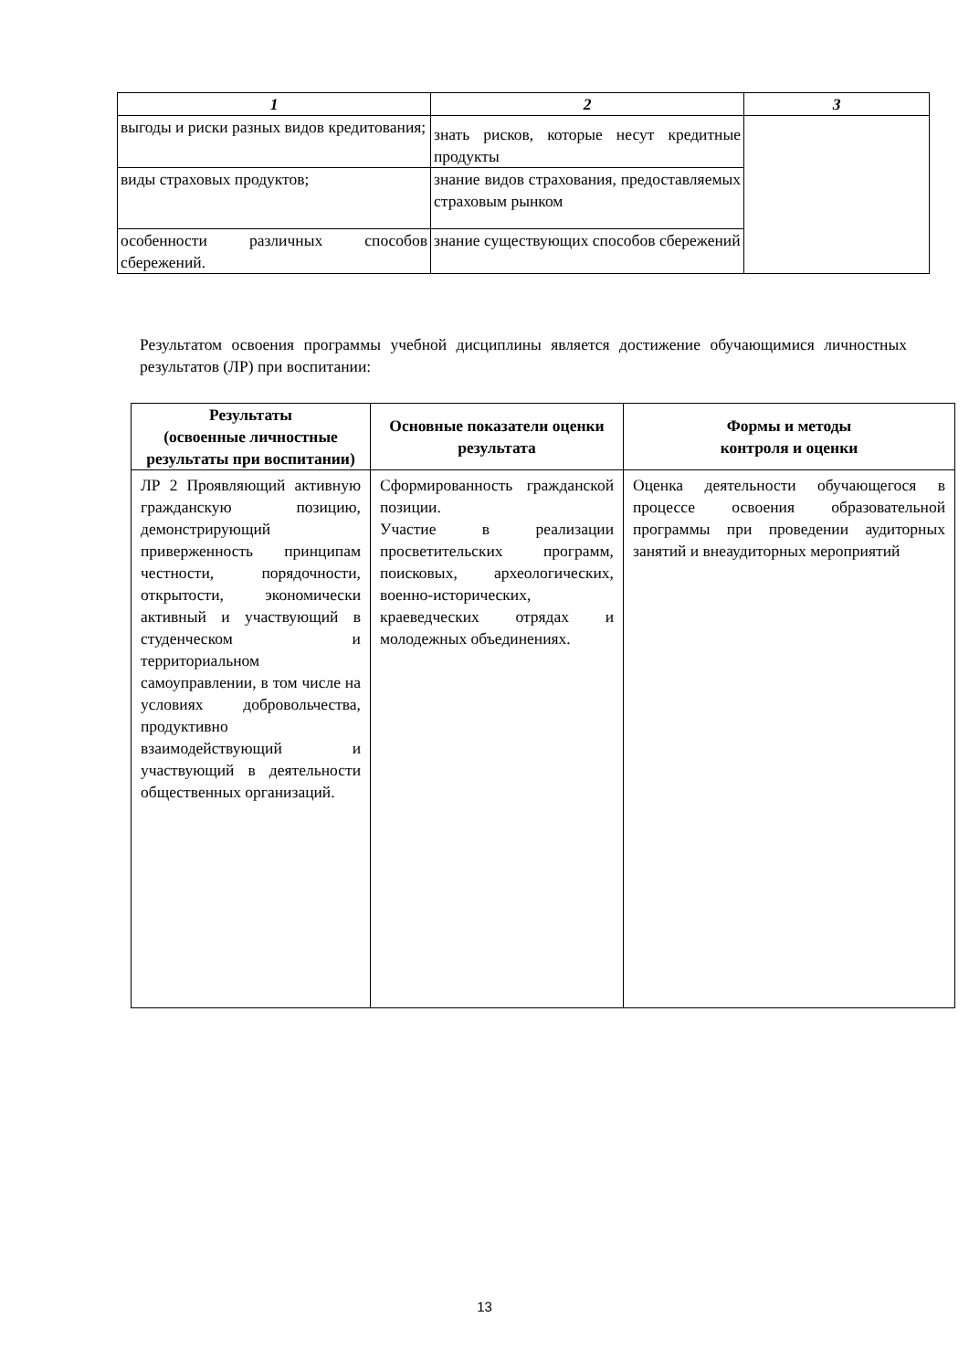| 1 | 2 | 3 |
| --- | --- | --- |
| выгоды и риски разных видов кредитования; | знать рисков, которые несут кредитные продукты | |
| виды страховых продуктов; | знание видов страхования, предоставляемых страховым рынком | |
| особенности различных способов сбережений. | знание существующих способов сбережений | |
Результатом освоения программы учебной дисциплины является достижение обучающимися личностных результатов (ЛР) при воспитании:
| Результаты (освоенные личностные результаты при воспитании) | Основные показатели оценки результата | Формы и методы контроля и оценки |
| --- | --- | --- |
| ЛР 2 Проявляющий активную гражданскую позицию, демонстрирующий приверженность принципам честности, порядочности, открытости, экономически активный и участвующий в студенческом и территориальном самоуправлении, в том числе на условиях добровольчества, продуктивно взаимодействующий и участвующий в деятельности общественных организаций. | Сформированность гражданской позиции. Участие в реализации просветительских программ, поисковых, археологических, военно-исторических, краеведческих отрядах и молодежных объединениях. | Оценка деятельности обучающегося в процессе освоения образовательной программы при проведении аудиторных занятий и внеаудиторных мероприятий |
13